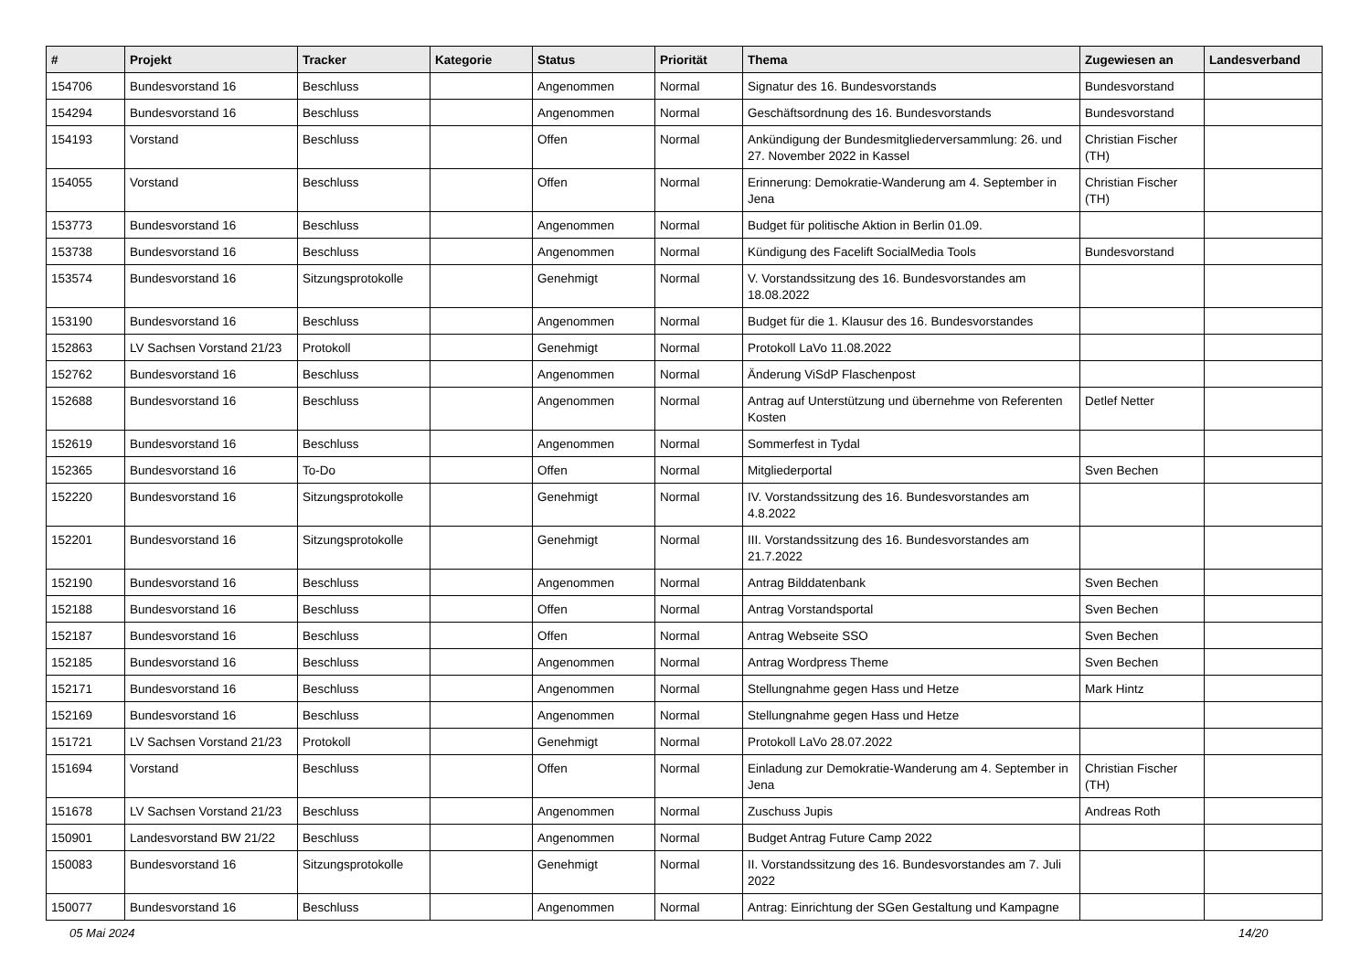| # | Projekt | Tracker | Kategorie | Status | Priorität | Thema | Zugewiesen an | Landesverband |
| --- | --- | --- | --- | --- | --- | --- | --- | --- |
| 154706 | Bundesvorstand 16 | Beschluss | | Angenommen | Normal | Signatur des 16. Bundesvorstands | Bundesvorstand | |
| 154294 | Bundesvorstand 16 | Beschluss | | Angenommen | Normal | Geschäftsordnung des 16. Bundesvorstands | Bundesvorstand | |
| 154193 | Vorstand | Beschluss | | Offen | Normal | Ankündigung der Bundesmitgliederversammlung: 26. und 27. November 2022 in Kassel | Christian Fischer (TH) | |
| 154055 | Vorstand | Beschluss | | Offen | Normal | Erinnerung: Demokratie-Wanderung am 4. September in Jena | Christian Fischer (TH) | |
| 153773 | Bundesvorstand 16 | Beschluss | | Angenommen | Normal | Budget für politische Aktion in Berlin 01.09. | | |
| 153738 | Bundesvorstand 16 | Beschluss | | Angenommen | Normal | Kündigung des Facelift SocialMedia Tools | Bundesvorstand | |
| 153574 | Bundesvorstand 16 | Sitzungsprotokolle | | Genehmigt | Normal | V. Vorstandssitzung des 16. Bundesvorstandes am 18.08.2022 | | |
| 153190 | Bundesvorstand 16 | Beschluss | | Angenommen | Normal | Budget für die 1. Klausur des 16. Bundesvorstandes | | |
| 152863 | LV Sachsen Vorstand 21/23 | Protokoll | | Genehmigt | Normal | Protokoll LaVo 11.08.2022 | | |
| 152762 | Bundesvorstand 16 | Beschluss | | Angenommen | Normal | Änderung ViSdP Flaschenpost | | |
| 152688 | Bundesvorstand 16 | Beschluss | | Angenommen | Normal | Antrag auf Unterstützung und übernehme von Referenten Kosten | Detlef Netter | |
| 152619 | Bundesvorstand 16 | Beschluss | | Angenommen | Normal | Sommerfest in Tydal | | |
| 152365 | Bundesvorstand 16 | To-Do | | Offen | Normal | Mitgliederportal | Sven Bechen | |
| 152220 | Bundesvorstand 16 | Sitzungsprotokolle | | Genehmigt | Normal | IV. Vorstandssitzung des 16. Bundesvorstandes am 4.8.2022 | | |
| 152201 | Bundesvorstand 16 | Sitzungsprotokolle | | Genehmigt | Normal | III. Vorstandssitzung des 16. Bundesvorstandes am 21.7.2022 | | |
| 152190 | Bundesvorstand 16 | Beschluss | | Angenommen | Normal | Antrag Bilddatenbank | Sven Bechen | |
| 152188 | Bundesvorstand 16 | Beschluss | | Offen | Normal | Antrag Vorstandsportal | Sven Bechen | |
| 152187 | Bundesvorstand 16 | Beschluss | | Offen | Normal | Antrag Webseite SSO | Sven Bechen | |
| 152185 | Bundesvorstand 16 | Beschluss | | Angenommen | Normal | Antrag Wordpress Theme | Sven Bechen | |
| 152171 | Bundesvorstand 16 | Beschluss | | Angenommen | Normal | Stellungnahme gegen Hass und Hetze | Mark Hintz | |
| 152169 | Bundesvorstand 16 | Beschluss | | Angenommen | Normal | Stellungnahme gegen Hass und Hetze | | |
| 151721 | LV Sachsen Vorstand 21/23 | Protokoll | | Genehmigt | Normal | Protokoll LaVo 28.07.2022 | | |
| 151694 | Vorstand | Beschluss | | Offen | Normal | Einladung zur Demokratie-Wanderung am 4. September in Jena | Christian Fischer (TH) | |
| 151678 | LV Sachsen Vorstand 21/23 | Beschluss | | Angenommen | Normal | Zuschuss Jupis | Andreas Roth | |
| 150901 | Landesvorstand BW 21/22 | Beschluss | | Angenommen | Normal | Budget Antrag Future Camp 2022 | | |
| 150083 | Bundesvorstand 16 | Sitzungsprotokolle | | Genehmigt | Normal | II. Vorstandssitzung des 16. Bundesvorstandes am 7. Juli 2022 | | |
| 150077 | Bundesvorstand 16 | Beschluss | | Angenommen | Normal | Antrag: Einrichtung der SGen Gestaltung und Kampagne | | |
05 Mai 2024 14/20